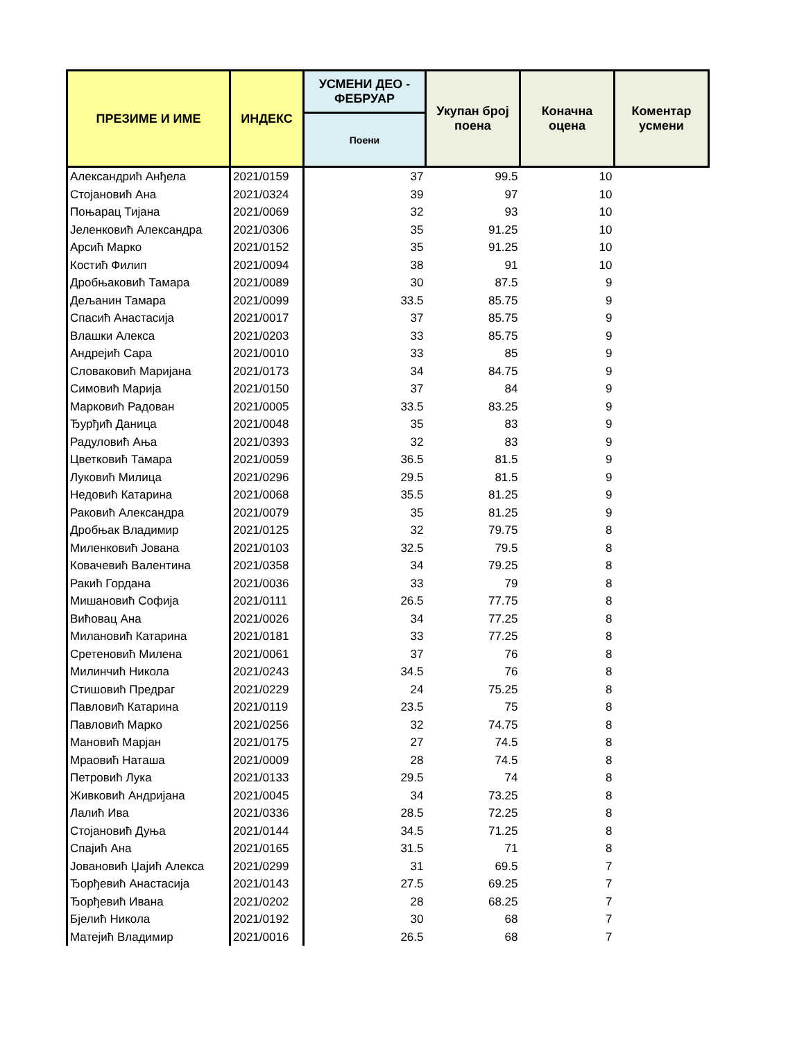| ПРЕЗИМЕ И ИМЕ | ИНДЕКС | УСМЕНИ ДЕО - ФЕБРУАР | Укупан број поена | Коначна оцена | Коментар усмени |
| --- | --- | --- | --- | --- | --- |
| | | Поени | | | |
| Александрић Анђела | 2021/0159 | 37 | 99.5 | 10 | |
| Стојановић Ана | 2021/0324 | 39 | 97 | 10 | |
| Поњарац Тијана | 2021/0069 | 32 | 93 | 10 | |
| Јеленковић Александра | 2021/0306 | 35 | 91.25 | 10 | |
| Арсић Марко | 2021/0152 | 35 | 91.25 | 10 | |
| Костић Филип | 2021/0094 | 38 | 91 | 10 | |
| Дробњаковић Тамара | 2021/0089 | 30 | 87.5 | 9 | |
| Дељанин Тамара | 2021/0099 | 33.5 | 85.75 | 9 | |
| Спасић Анастасија | 2021/0017 | 37 | 85.75 | 9 | |
| Влашки Алекса | 2021/0203 | 33 | 85.75 | 9 | |
| Андрејић Сара | 2021/0010 | 33 | 85 | 9 | |
| Словаковић Маријана | 2021/0173 | 34 | 84.75 | 9 | |
| Симовић Марија | 2021/0150 | 37 | 84 | 9 | |
| Марковић Радован | 2021/0005 | 33.5 | 83.25 | 9 | |
| Ђурђић Даница | 2021/0048 | 35 | 83 | 9 | |
| Радуловић Ања | 2021/0393 | 32 | 83 | 9 | |
| Цветковић Тамара | 2021/0059 | 36.5 | 81.5 | 9 | |
| Луковић Милица | 2021/0296 | 29.5 | 81.5 | 9 | |
| Недовић Катарина | 2021/0068 | 35.5 | 81.25 | 9 | |
| Раковић Александра | 2021/0079 | 35 | 81.25 | 9 | |
| Дробњак Владимир | 2021/0125 | 32 | 79.75 | 8 | |
| Миленковић Јована | 2021/0103 | 32.5 | 79.5 | 8 | |
| Ковачевић Валентина | 2021/0358 | 34 | 79.25 | 8 | |
| Ракић Гордана | 2021/0036 | 33 | 79 | 8 | |
| Мишановић Софија | 2021/0111 | 26.5 | 77.75 | 8 | |
| Вићовац Ана | 2021/0026 | 34 | 77.25 | 8 | |
| Милановић Катарина | 2021/0181 | 33 | 77.25 | 8 | |
| Сретеновић Милена | 2021/0061 | 37 | 76 | 8 | |
| Милинчић Никола | 2021/0243 | 34.5 | 76 | 8 | |
| Стишовић Предраг | 2021/0229 | 24 | 75.25 | 8 | |
| Павловић Катарина | 2021/0119 | 23.5 | 75 | 8 | |
| Павловић Марко | 2021/0256 | 32 | 74.75 | 8 | |
| Мановић Марјан | 2021/0175 | 27 | 74.5 | 8 | |
| Мраовић Наташа | 2021/0009 | 28 | 74.5 | 8 | |
| Петровић Лука | 2021/0133 | 29.5 | 74 | 8 | |
| Живковић Андријана | 2021/0045 | 34 | 73.25 | 8 | |
| Лалић Ива | 2021/0336 | 28.5 | 72.25 | 8 | |
| Стојановић Дуња | 2021/0144 | 34.5 | 71.25 | 8 | |
| Спајић Ана | 2021/0165 | 31.5 | 71 | 8 | |
| Јовановић Џајић Алекса | 2021/0299 | 31 | 69.5 | 7 | |
| Ђорђевић Анастасија | 2021/0143 | 27.5 | 69.25 | 7 | |
| Ђорђевић Ивана | 2021/0202 | 28 | 68.25 | 7 | |
| Бјелић Никола | 2021/0192 | 30 | 68 | 7 | |
| Матејић Владимир | 2021/0016 | 26.5 | 68 | 7 | |